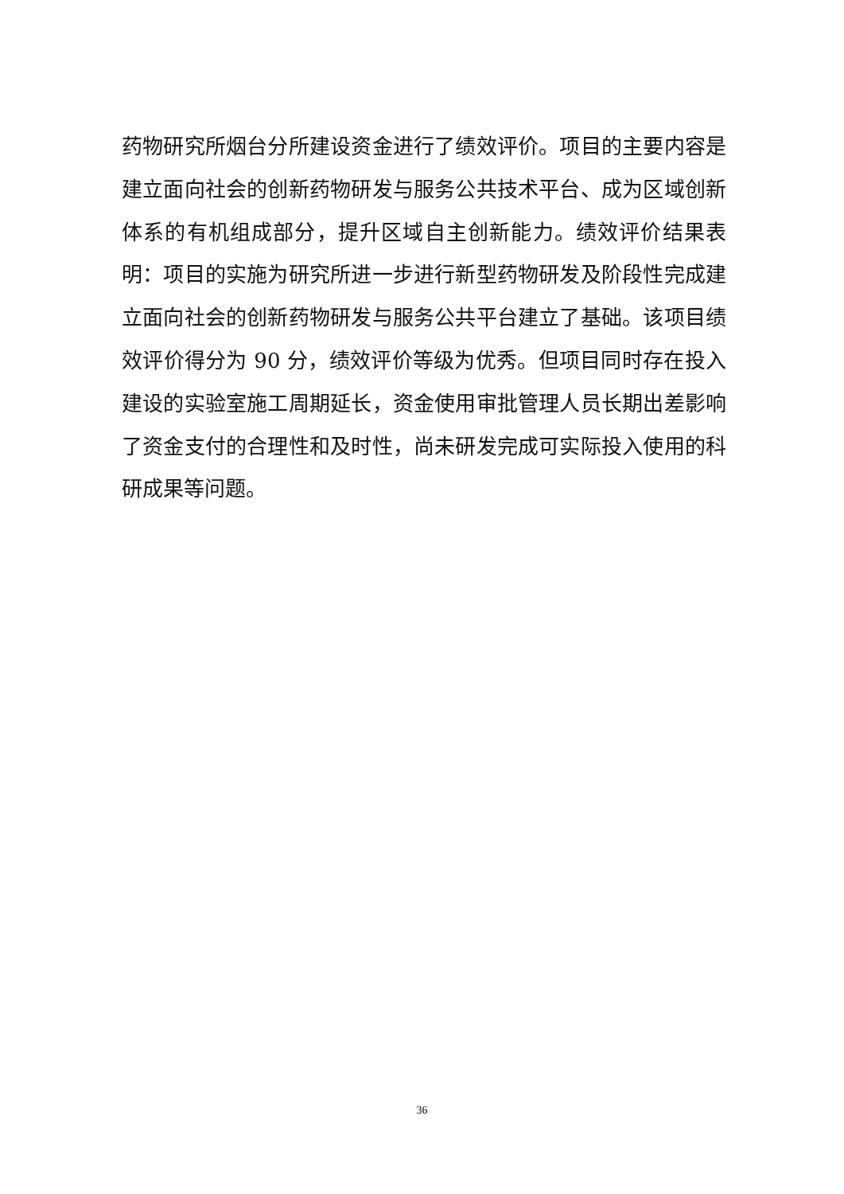药物研究所烟台分所建设资金进行了绩效评价。项目的主要内容是建立面向社会的创新药物研发与服务公共技术平台、成为区域创新体系的有机组成部分，提升区域自主创新能力。绩效评价结果表明：项目的实施为研究所进一步进行新型药物研发及阶段性完成建立面向社会的创新药物研发与服务公共平台建立了基础。该项目绩效评价得分为 90 分，绩效评价等级为优秀。但项目同时存在投入建设的实验室施工周期延长，资金使用审批管理人员长期出差影响了资金支付的合理性和及时性，尚未研发完成可实际投入使用的科研成果等问题。
36